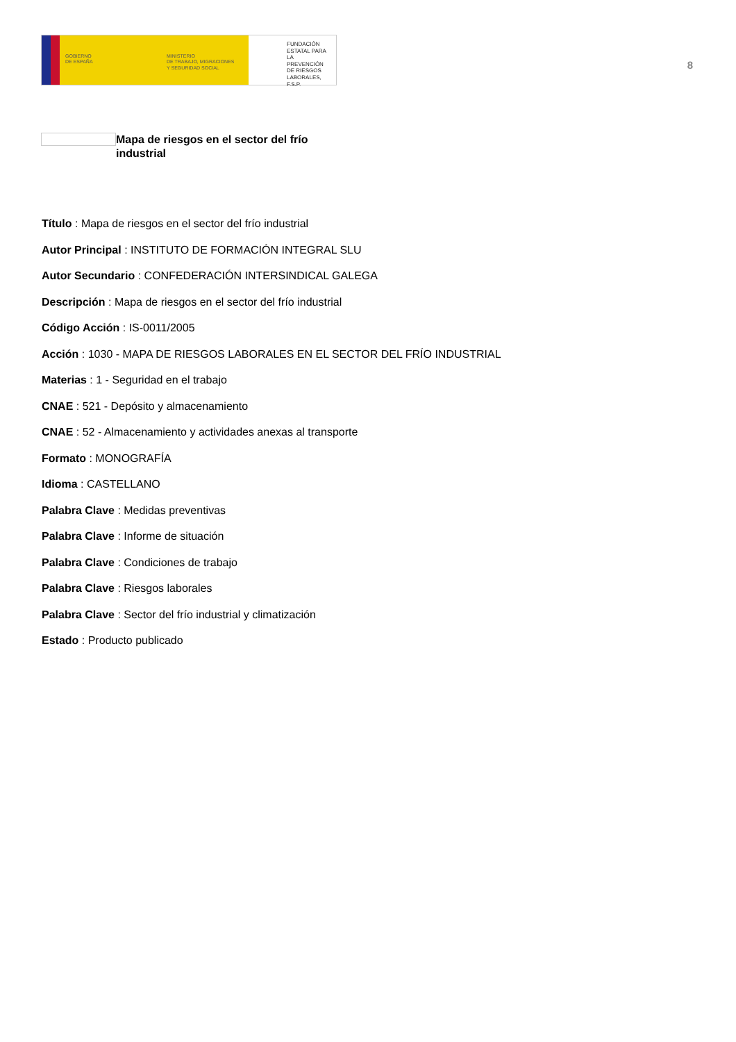GOBIERNO
DE ESPAÑA
MINISTERIO
DE TRABAJO, MIGRACIONES
Y SEGURIDAD SOCIAL
FUNDACIÓN
ESTATAL PARA
LA PREVENCIÓN
DE RIESGOS
LABORALES, F.S.P.
8
Mapa de riesgos en el sector del frío industrial
Título : Mapa de riesgos en el sector del frío industrial
Autor Principal : INSTITUTO DE FORMACIÓN INTEGRAL SLU
Autor Secundario : CONFEDERACIÓN INTERSINDICAL GALEGA
Descripción : Mapa de riesgos en el sector del frío industrial
Código Acción : IS-0011/2005
Acción : 1030 - MAPA DE RIESGOS LABORALES EN EL SECTOR DEL FRÍO INDUSTRIAL
Materias : 1 - Seguridad en el trabajo
CNAE : 521 - Depósito y almacenamiento
CNAE : 52 - Almacenamiento y actividades anexas al transporte
Formato : MONOGRAFÍA
Idioma : CASTELLANO
Palabra Clave : Medidas preventivas
Palabra Clave : Informe de situación
Palabra Clave : Condiciones de trabajo
Palabra Clave : Riesgos laborales
Palabra Clave : Sector del frío industrial y climatización
Estado : Producto publicado